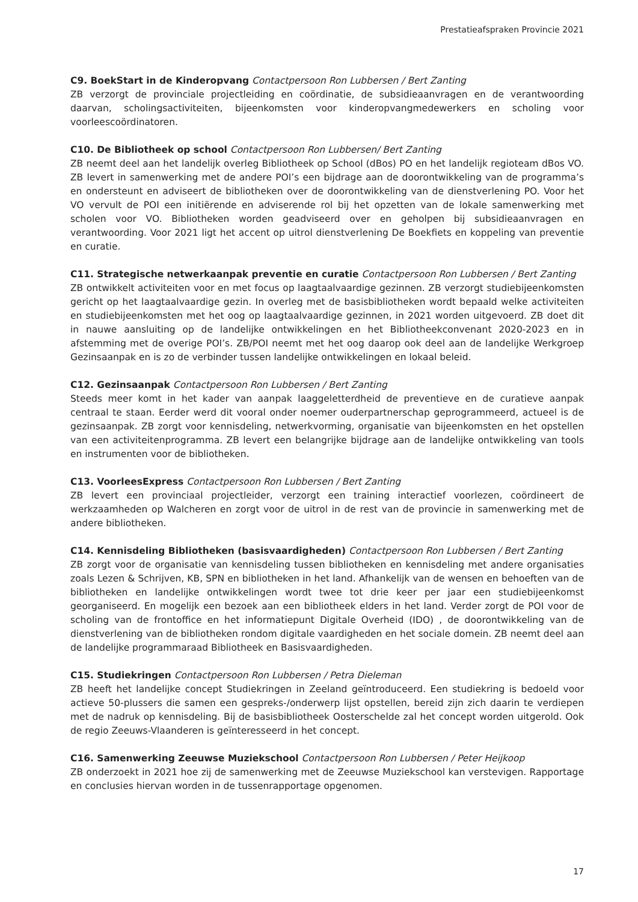Prestatieafspraken Provincie 2021
C9. BoekStart in de Kinderopvang Contactpersoon Ron Lubbersen / Bert Zanting
ZB verzorgt de provinciale projectleiding en coördinatie, de subsidieaanvragen en de verantwoording daarvan, scholingsactiviteiten, bijeenkomsten voor kinderopvangmedewerkers en scholing voor voorleescoördinatoren.
C10. De Bibliotheek op school Contactpersoon Ron Lubbersen/ Bert Zanting
ZB neemt deel aan het landelijk overleg Bibliotheek op School (dBos) PO en het landelijk regioteam dBos VO. ZB levert in samenwerking met de andere POI’s een bijdrage aan de doorontwikkeling van de programma’s en ondersteunt en adviseert de bibliotheken over de doorontwikkeling van de dienstverlening PO. Voor het VO vervult de POI een initiërende en adviserende rol bij het opzetten van de lokale samenwerking met scholen voor VO. Bibliotheken worden geadviseerd over en geholpen bij subsidieaanvragen en verantwoording. Voor 2021 ligt het accent op uitrol dienstverlening De Boekfiets en koppeling van preventie en curatie.
C11. Strategische netwerkaanpak preventie en curatie Contactpersoon Ron Lubbersen / Bert Zanting
ZB ontwikkelt activiteiten voor en met focus op laagtaalvaardige gezinnen. ZB verzorgt studiebijeenkomsten gericht op het laagtaalvaardige gezin. In overleg met de basisbibliotheken wordt bepaald welke activiteiten en studiebijeenkomsten met het oog op laagtaalvaardige gezinnen, in 2021 worden uitgevoerd. ZB doet dit in nauwe aansluiting op de landelijke ontwikkelingen en het Bibliotheekconvenant 2020-2023 en in afstemming met de overige POI’s. ZB/POI neemt met het oog daarop ook deel aan de landelijke Werkgroep Gezinsaanpak en is zo de verbinder tussen landelijke ontwikkelingen en lokaal beleid.
C12. Gezinsaanpak Contactpersoon Ron Lubbersen / Bert Zanting
Steeds meer komt in het kader van aanpak laaggeletterdheid de preventieve en de curatieve aanpak centraal te staan. Eerder werd dit vooral onder noemer ouderpartnerschap geprogrammeerd, actueel is de gezinsaanpak. ZB zorgt voor kennisdeling, netwerkvorming, organisatie van bijeenkomsten en het opstellen van een activiteitenprogramma. ZB levert een belangrijke bijdrage aan de landelijke ontwikkeling van tools en instrumenten voor de bibliotheken.
C13. VoorleesExpress Contactpersoon Ron Lubbersen / Bert Zanting
ZB levert een provinciaal projectleider, verzorgt een training interactief voorlezen, coördineert de werkzaamheden op Walcheren en zorgt voor de uitrol in de rest van de provincie in samenwerking met de andere bibliotheken.
C14. Kennisdeling Bibliotheken (basisvaardigheden) Contactpersoon Ron Lubbersen / Bert Zanting
ZB zorgt voor de organisatie van kennisdeling tussen bibliotheken en kennisdeling met andere organisaties zoals Lezen & Schrijven, KB, SPN en bibliotheken in het land. Afhankelijk van de wensen en behoeften van de bibliotheken en landelijke ontwikkelingen wordt twee tot drie keer per jaar een studiebijeenkomst georganiseerd. En mogelijk een bezoek aan een bibliotheek elders in het land. Verder zorgt de POI voor de scholing van de frontoffice en het informatiepunt Digitale Overheid (IDO) , de doorontwikkeling van de dienstverlening van de bibliotheken rondom digitale vaardigheden en het sociale domein. ZB neemt deel aan de landelijke programmaraad Bibliotheek en Basisvaardigheden.
C15. Studiekringen Contactpersoon Ron Lubbersen / Petra Dieleman
ZB heeft het landelijke concept Studiekringen in Zeeland geïntroduceerd. Een studiekring is bedoeld voor actieve 50-plussers die samen een gespreks-/onderwerp lijst opstellen, bereid zijn zich daarin te verdiepen met de nadruk op kennisdeling. Bij de basisbibliotheek Oosterschelde zal het concept worden uitgerold. Ook de regio Zeeuws-Vlaanderen is geïnteresseerd in het concept.
C16. Samenwerking Zeeuwse Muziekschool Contactpersoon Ron Lubbersen / Peter Heijkoop
ZB onderzoekt in 2021 hoe zij de samenwerking met de Zeeuwse Muziekschool kan verstevigen. Rapportage en conclusies hiervan worden in de tussenrapportage opgenomen.
17